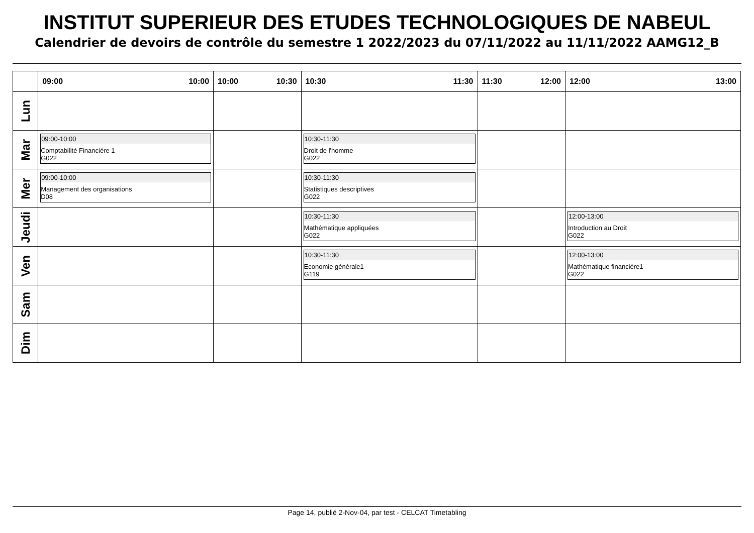INSTITUT SUPERIEUR DES ETUDES TECHNOLOGIQUES DE NABEUL
Calendrier de devoirs de contrôle du semestre 1 2022/2023 du 07/11/2022 au 11/11/2022 AAMG12_B
| | 09:00 10:00 | 10:00 10:30 | 10:30 11:30 | 11:30 12:00 | 12:00 13:00 |
| --- | --- | --- | --- | --- | --- |
| Lun | | | | | |
| Mar | 09:00-10:00 Comptabilité Financiére 1 G022 | | 10:30-11:30 Droit de l'homme G022 | | |
| Mer | 09:00-10:00 Management des organisations D08 | | 10:30-11:30 Statistiques descriptives G022 | | |
| Jeudi | | | 10:30-11:30 Mathématique appliquées G022 | | 12:00-13:00 Introduction au Droit G022 |
| Ven | | | 10:30-11:30 Economie générale1 G119 | | 12:00-13:00 Mathématique financiére1 G022 |
| Sam | | | | | |
| Dim | | | | | |
Page 14, publié 2-Nov-04, par test - CELCAT Timetabling